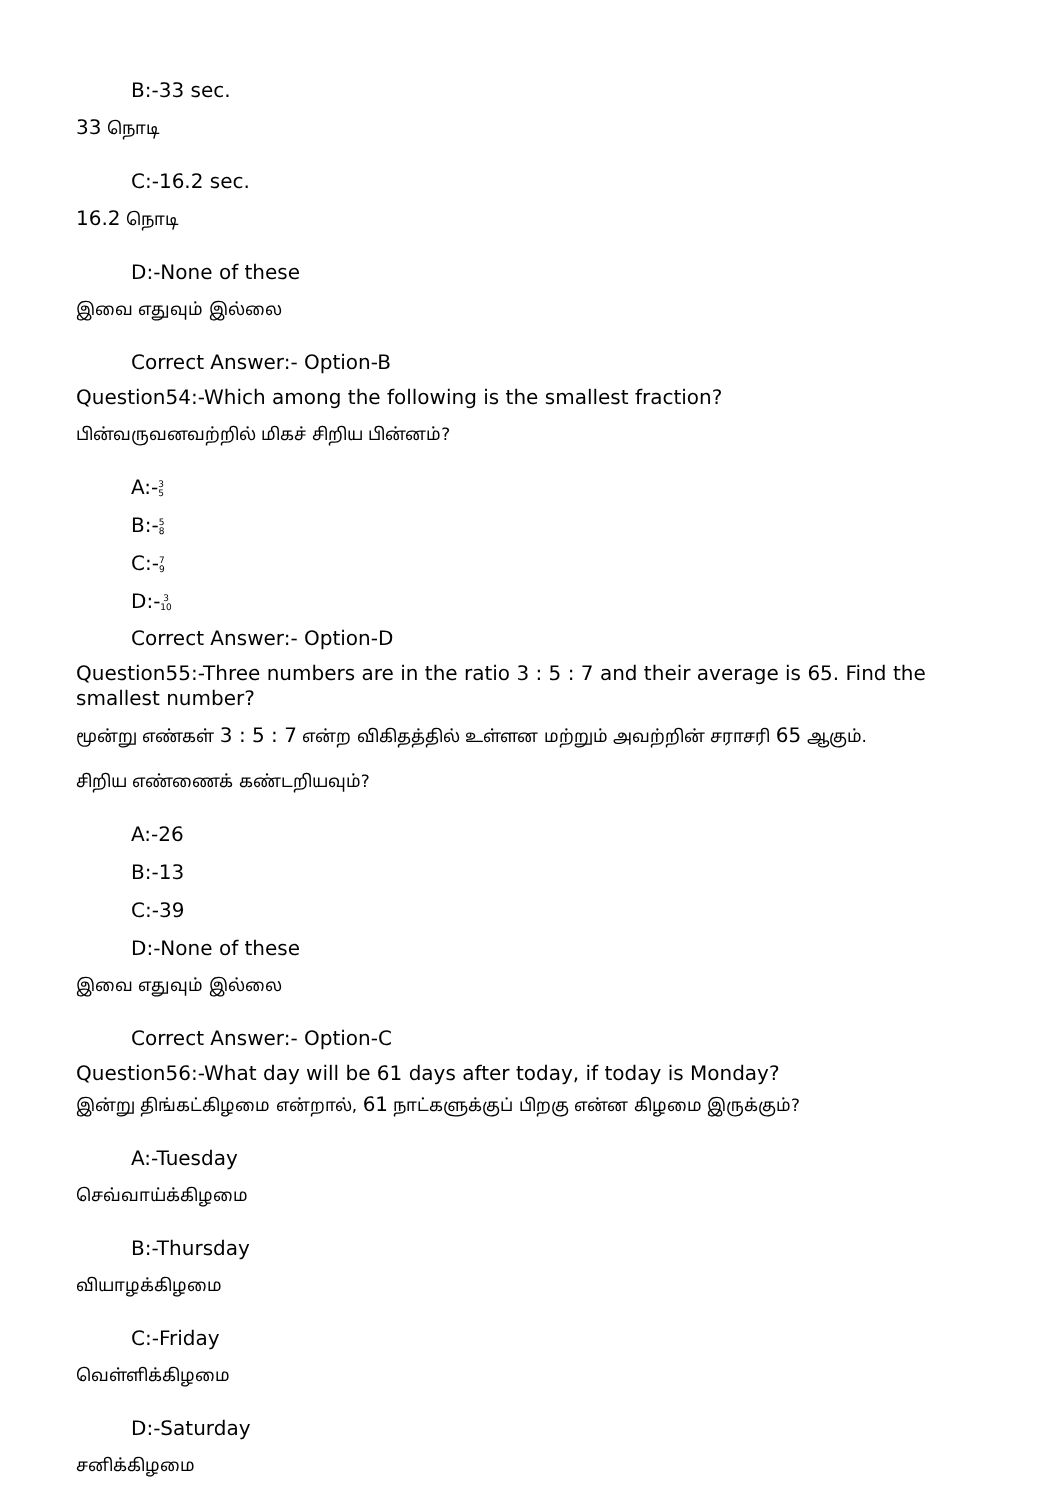B:-33 sec.
33 நொடி
C:-16.2 sec.
16.2 நொடி
D:-None of these
இவை எதுவும் இல்லை
Correct Answer:- Option-B
Question54:-Which among the following is the smallest fraction?
பின்வருவனவற்றில் மிகச் சிறிய பின்னம்?
A:-3
5
B:-5
8
C:-7
9
D:-3
10
Correct Answer:- Option-D
Question55:-Three numbers are in the ratio 3 : 5 : 7 and their average is 65. Find the smallest number?
மூன்று எண்கள் 3 : 5 : 7 என்ற விகிதத்தில் உள்ளன மற்றும் அவற்றின் சராசரி 65 ஆகும்.
சிறிய எண்ணைக் கண்டறியவும்?
A:-26
B:-13
C:-39
D:-None of these
இவை எதுவும் இல்லை
Correct Answer:- Option-C
Question56:-What day will be 61 days after today, if today is Monday?
இன்று திங்கட்கிழமை என்றால், 61 நாட்களுக்குப் பிறகு என்ன கிழமை இருக்கும்?
A:-Tuesday
செவ்வாய்க்கிழமை
B:-Thursday
வியாழக்கிழமை
C:-Friday
வெள்ளிக்கிழமை
D:-Saturday
சனிக்கிழமை